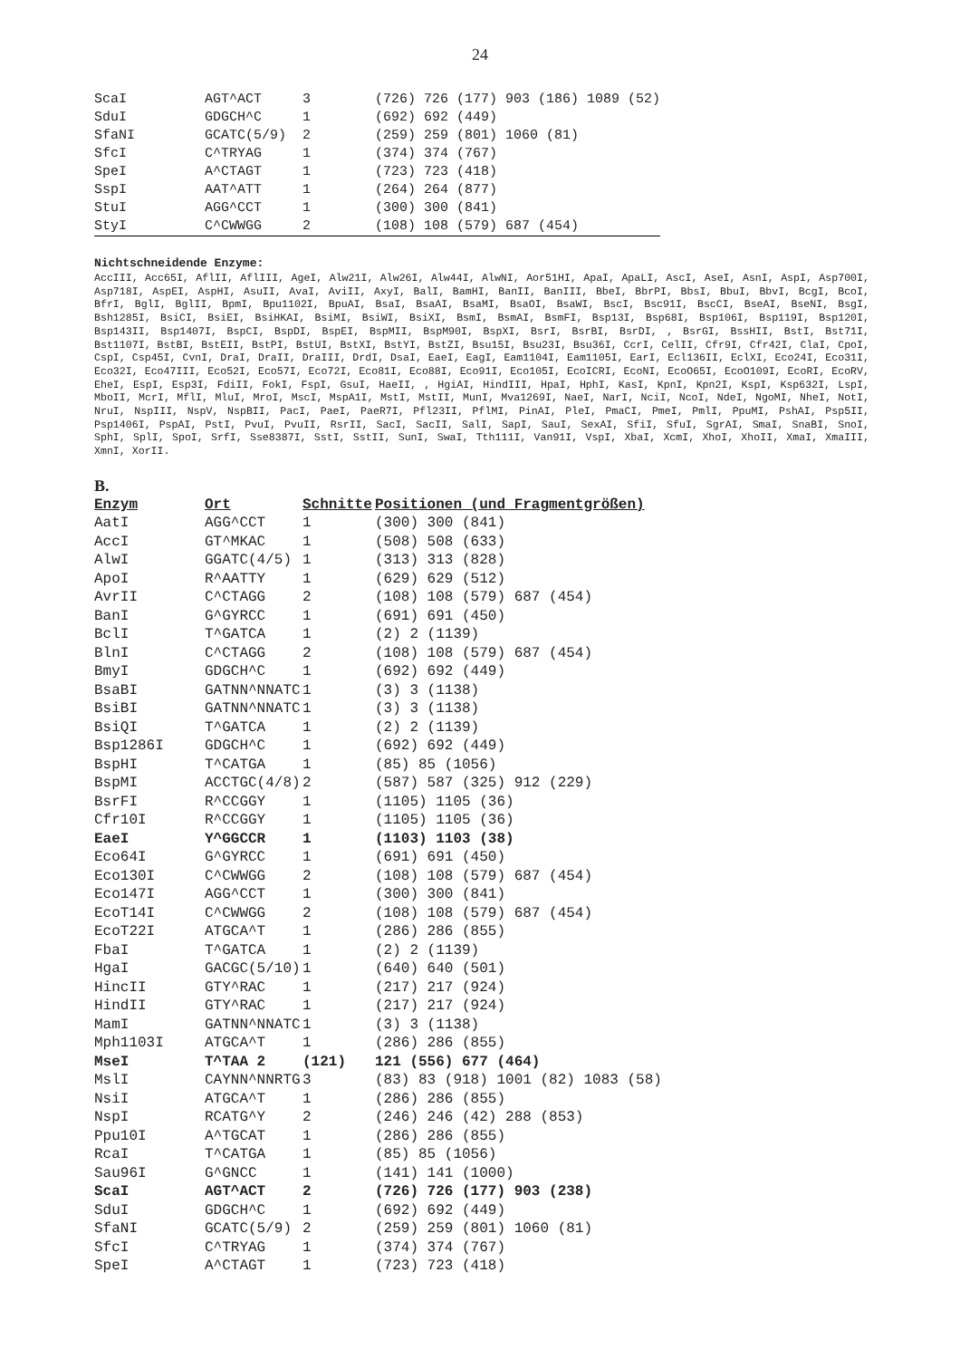24
| ScaI | AGT^ACT | 3 | (726) 726 (177) 903 (186) 1089 (52) |
| SduI | GDGCH^C | 1 | (692) 692 (449) |
| SfaNI | GCATC(5/9) | 2 | (259) 259 (801) 1060 (81) |
| SfcI | C^TRYAG | 1 | (374) 374 (767) |
| SpeI | A^CTAGT | 1 | (723) 723 (418) |
| SspI | AAT^ATT | 1 | (264) 264 (877) |
| StuI | AGG^CCT | 1 | (300) 300 (841) |
| StyI | C^CWWGG | 2 | (108) 108 (579) 687 (454) |
Nichtschneidende Enzyme:
AccIII, Acc65I, AflII, AflIII, AgeI, Alw21I, Alw26I, Alw44I, AlwNI, Aor51HI, ApaI, ApaLI, AscI, AseI, AsnI, AspI, Asp700I, Asp718I, AspEI, AspHI, AsuII, AvaI, AviII, AxyI, BalI, BamHI, BanII, BanIII, BbeI, BbrPI, BbsI, BbuI, BbvI, BcgI, BcoI, BfrI, BglI, BglII, BpmI, Bpu1102I, BpuAI, BsaI, BsaAI, BsaMI, BsaOI, BsaWI, BscI, Bsc91I, BscCI, BseAI, BseNI, BsgI, Bsh1285I, BsiCI, BsiEI, BsiHKAI, BsiMI, BsiWI, BsiXI, BsmI, BsmAI, BsmFI, Bsp13I, Bsp68I, Bsp106I, Bsp119I, Bsp120I, Bsp143II, Bsp1407I, BspCI, BspDI, BspEI, BspMII, BspM90I, BspXI, BsrI, BsrBI, BsrDI, , BsrGI, BssHII, BstI, Bst71I, Bst1107I, BstBI, BstEII, BstPI, BstUI, BstXI, BstYI, BstZI, Bsu15I, Bsu23I, Bsu36I, CcrI, CelII, Cfr9I, Cfr42I, ClaI, CpoI, CspI, Csp45I, CvnI, DraI, DraII, DraIII, DrdI, DsaI, EaeI, EagI, Eam1104I, Eam1105I, EarI, Ecl136II, EclXI, Eco24I, Eco31I, Eco32I, Eco47III, Eco52I, Eco57I, Eco72I, Eco81I, Eco88I, Eco91I, Eco105I, EcoICRI, EcoNI, EcoO65I, EcoO109I, EcoRI, EcoRV, EheI, EspI, Esp3I, FdiII, FokI, FspI, GsuI, HaeII, , HgiAI, HindIII, HpaI, HphI, KasI, KpnI, Kpn2I, KspI, Ksp632I, LspI, MboII, McrI, MflI, MluI, MroI, MscI, MspA1I, MstI, MstII, MunI, Mva1269I, NaeI, NarI, NciI, NcoI, NdeI, NgoMI, NheI, NotI, NruI, NspIII, NspV, NspBII, PacI, PaeI, PaeR7I, Pfl23II, PflMI, PinAI, PleI, PmaCI, PmeI, PmlI, PpuMI, PshAI, Psp5II, Psp1406I, PspAI, PstI, PvuI, PvuII, RsrII, SacI, SacII, SalI, SapI, SauI, SexAI, SfiI, SfuI, SgrAI, SmaI, SnaBI, SnoI, SphI, SplI, SpoI, SrfI, Sse8387I, SstI, SstII, SunI, SwaI, Tth111I, Van91I, VspI, XbaI, XcmI, XhoI, XhoII, XmaI, XmaIII, XmnI, XorII.
B.
| Enzym | Ort | Schnitte | Positionen (und Fragmentgrößen) |
| --- | --- | --- | --- |
| AatI | AGG^CCT | 1 | (300) 300 (841) |
| AccI | GT^MKAC | 1 | (508) 508 (633) |
| AlwI | GGATC(4/5) | 1 | (313) 313 (828) |
| ApoI | R^AATTY | 1 | (629) 629 (512) |
| AvrII | C^CTAGG | 2 | (108) 108 (579) 687 (454) |
| BanI | G^GYRCC | 1 | (691) 691 (450) |
| BclI | T^GATCA | 1 | (2) 2 (1139) |
| BlnI | C^CTAGG | 2 | (108) 108 (579) 687 (454) |
| BmyI | GDGCH^C | 1 | (692) 692 (449) |
| BsaBI | GATNN^NNATC | 1 | (3) 3 (1138) |
| BsiBI | GATNN^NNATC | 1 | (3) 3 (1138) |
| BsiQI | T^GATCA | 1 | (2) 2 (1139) |
| Bsp1286I | GDGCH^C | 1 | (692) 692 (449) |
| BspHI | T^CATGA | 1 | (85) 85 (1056) |
| BspMI | ACCTGC(4/8) | 2 | (587) 587 (325) 912 (229) |
| BsrFI | R^CCGGY | 1 | (1105) 1105 (36) |
| Cfr10I | R^CCGGY | 1 | (1105) 1105 (36) |
| EaeI | Y^GGCCR | 1 | (1103) 1103 (38) |
| Eco64I | G^GYRCC | 1 | (691) 691 (450) |
| Eco130I | C^CWWGG | 2 | (108) 108 (579) 687 (454) |
| Eco147I | AGG^CCT | 1 | (300) 300 (841) |
| EcoT14I | C^CWWGG | 2 | (108) 108 (579) 687 (454) |
| EcoT22I | ATGCA^T | 1 | (286) 286 (855) |
| FbaI | T^GATCA | 1 | (2) 2 (1139) |
| HgaI | GACGC(5/10) | 1 | (640) 640 (501) |
| HincII | GTY^RAC | 1 | (217) 217 (924) |
| HindII | GTY^RAC | 1 | (217) 217 (924) |
| MamI | GATNN^NNATC | 1 | (3) 3 (1138) |
| Mph1103I | ATGCA^T | 1 | (286) 286 (855) |
| MseI | T^TAA 2 | (121) | 121 (556) 677 (464) |
| MslI | CAYNN^NNRTG | 3 | (83) 83 (918) 1001 (82) 1083 (58) |
| NsiI | ATGCA^T | 1 | (286) 286 (855) |
| NspI | RCATG^Y | 2 | (246) 246 (42) 288 (853) |
| Ppu10I | A^TGCAT | 1 | (286) 286 (855) |
| RcaI | T^CATGA | 1 | (85) 85 (1056) |
| Sau96I | G^GNCC | 1 | (141) 141 (1000) |
| ScaI | AGT^ACT | 2 | (726) 726 (177) 903 (238) |
| SduI | GDGCH^C | 1 | (692) 692 (449) |
| SfaNI | GCATC(5/9) | 2 | (259) 259 (801) 1060 (81) |
| SfcI | C^TRYAG | 1 | (374) 374 (767) |
| SpeI | A^CTAGT | 1 | (723) 723 (418) |